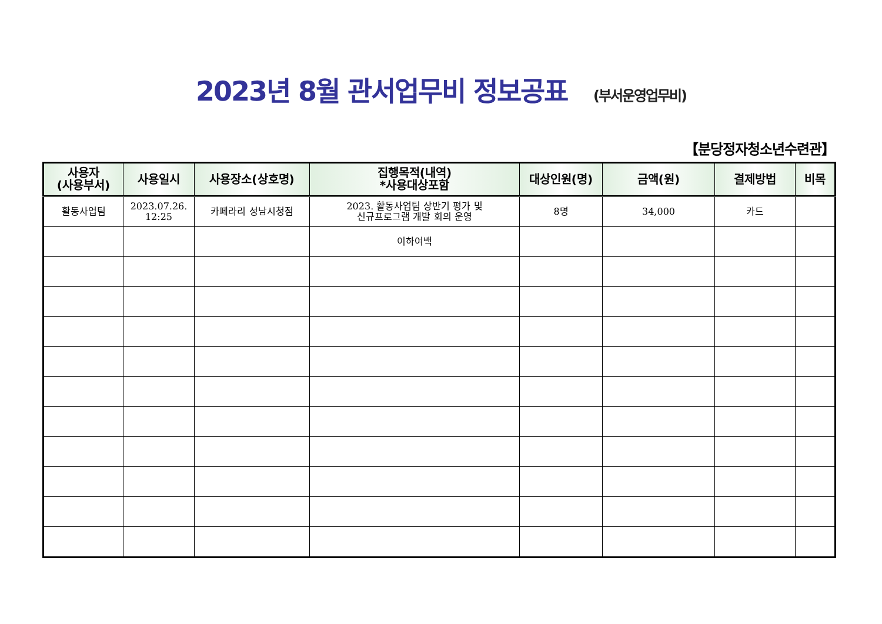2023년 8월 관서업무비 정보공표 (부서운영업무비)
【분당정자청소년수련관】
| 사용자 (사용부서) | 사용일시 | 사용장소(상호명) | 집행목적(내역) *사용대상포함 | 대상인원(명) | 금액(원) | 결제방법 | 비목 |
| --- | --- | --- | --- | --- | --- | --- | --- |
| 활동사업팀 | 2023.07.26. 12:25 | 카페라리 성남시청점 | 2023. 활동사업팀 상반기 평가 및 신규프로그램 개발 회의 운영 | 8명 | 34,000 | 카드 | |
| | | | 이하여백 | | | | |